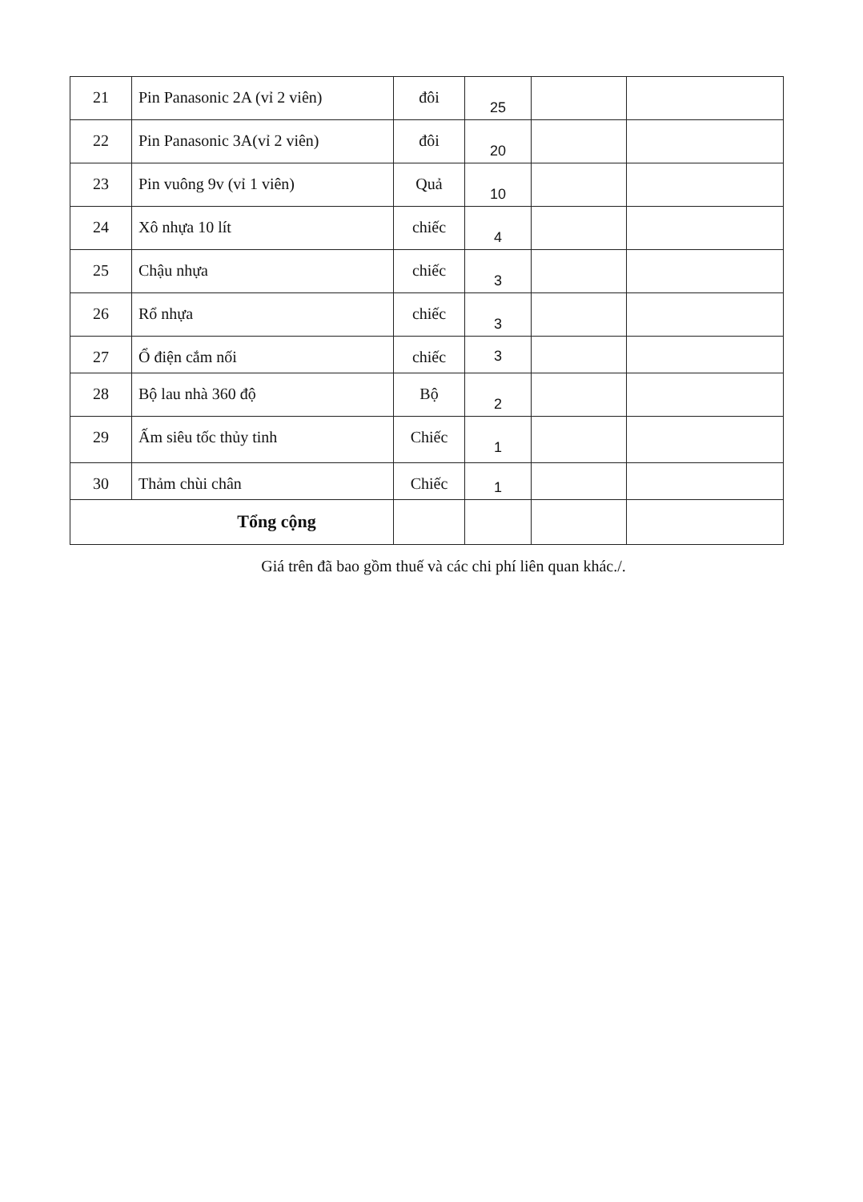| 21 | Pin Panasonic 2A (vỉ 2 viên) | đôi | 25 | | |
| 22 | Pin Panasonic 3A(vỉ 2 viên) | đôi | 20 | | |
| 23 | Pin vuông 9v (vỉ 1 viên) | Quả | 10 | | |
| 24 | Xô nhựa 10 lít | chiếc | 4 | | |
| 25 | Chậu nhựa | chiếc | 3 | | |
| 26 | Rổ nhựa | chiếc | 3 | | |
| 27 | Ổ điện cắm nối | chiếc | 3 | | |
| 28 | Bộ lau nhà 360 độ | Bộ | 2 | | |
| 29 | Ấm siêu tốc thủy tinh | Chiếc | 1 | | |
| 30 | Thảm chùi chân | Chiếc | 1 | | |
| Tổng cộng | | | | | |
Giá trên đã bao gồm thuế và các chi phí liên quan khác./.